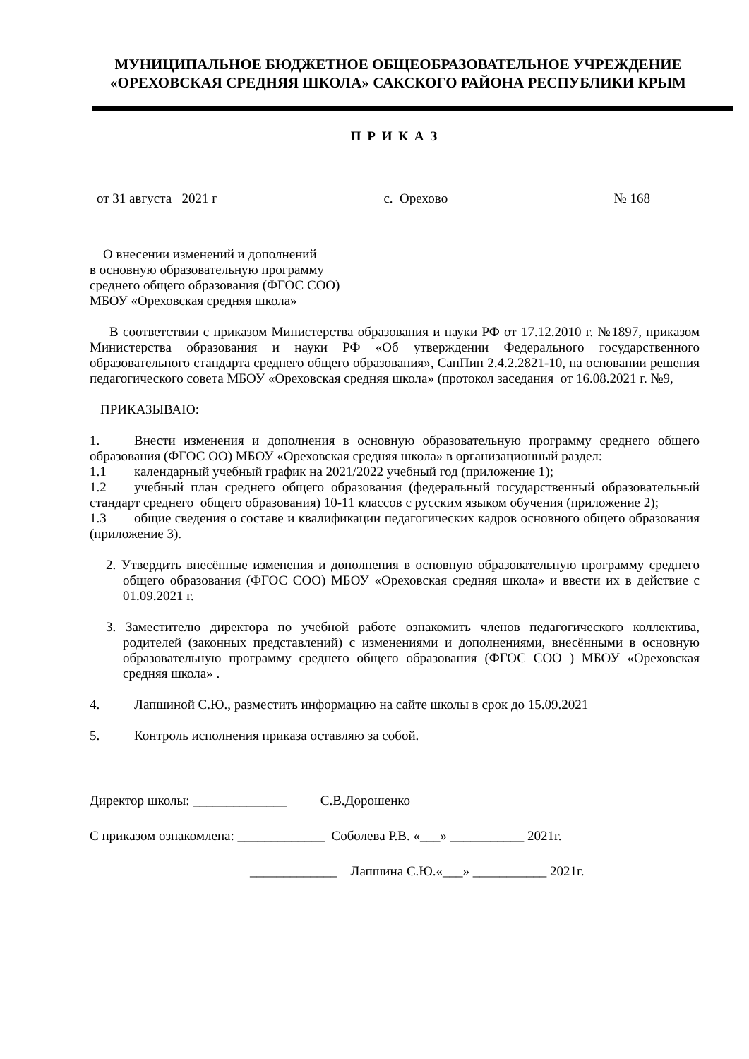МУНИЦИПАЛЬНОЕ БЮДЖЕТНОЕ ОБЩЕОБРАЗОВАТЕЛЬНОЕ УЧРЕЖДЕНИЕ
«ОРЕХОВСКАЯ СРЕДНЯЯ ШКОЛА» САКСКОГО РАЙОНА РЕСПУБЛИКИ КРЫМ
П Р И К А З
от 31 августа 2021 г с. Орехово № 168
О внесении изменений и дополнений
в основную образовательную программу
среднего общего образования (ФГОС СОО)
МБОУ «Ореховская средняя школа»
В соответствии с приказом Министерства образования и науки РФ от 17.12.2010 г. №1897, приказом Министерства образования и науки РФ «Об утверждении Федерального государственного образовательного стандарта среднего общего образования», СанПин 2.4.2.2821-10, на основании решения педагогического совета МБОУ «Ореховская средняя школа» (протокол заседания от 16.08.2021 г. №9,
ПРИКАЗЫВАЮ:
1. Внести изменения и дополнения в основную образовательную программу среднего общего образования (ФГОС ОО) МБОУ «Ореховская средняя школа» в организационный раздел:
1.1 календарный учебный график на 2021/2022 учебный год (приложение 1);
1.2 учебный план среднего общего образования (федеральный государственный образовательный стандарт среднего общего образования) 10-11 классов с русским языком обучения (приложение 2);
1.3 общие сведения о составе и квалификации педагогических кадров основного общего образования (приложение 3).
2. Утвердить внесённые изменения и дополнения в основную образовательную программу среднего общего образования (ФГОС СОО) МБОУ «Ореховская средняя школа» и ввести их в действие с 01.09.2021 г.
3. Заместителю директора по учебной работе ознакомить членов педагогического коллектива, родителей (законных представлений) с изменениями и дополнениями, внесёнными в основную образовательную программу среднего общего образования (ФГОС СОО ) МБОУ «Ореховская средняя школа» .
4. Лапшиной С.Ю., разместить информацию на сайте школы в срок до 15.09.2021
5. Контроль исполнения приказа оставляю за собой.
Директор школы: ______________ С.В.Дорошенко
С приказом ознакомлена: _____________ Соболева Р.В. «___» ___________ 2021г.
_____________ Лапшина С.Ю.«___» ___________ 2021г.